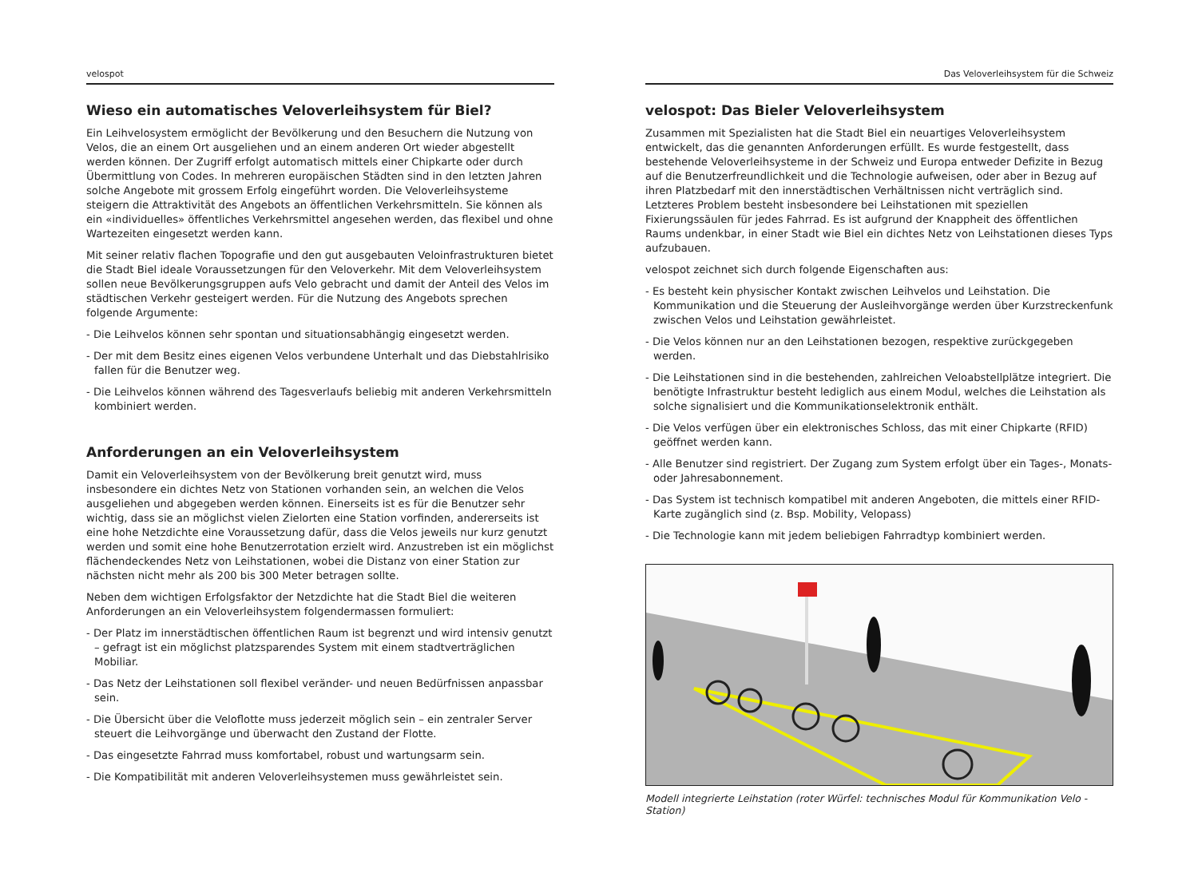velospot
Wieso ein automatisches Veloverleihsystem für Biel?
Ein Leihvelosystem ermöglicht der Bevölkerung und den Besuchern die Nutzung von Velos, die an einem Ort ausgeliehen und an einem anderen Ort wieder abgestellt werden können. Der Zugriff erfolgt automatisch mittels einer Chipkarte oder durch Übermittlung von Codes. In mehreren europäischen Städten sind in den letzten Jahren solche Angebote mit grossem Erfolg eingeführt worden. Die Veloverleihsysteme steigern die Attraktivität des Angebots an öffentlichen Verkehrsmitteln. Sie können als ein «individuelles» öffentliches Verkehrsmittel angesehen werden, das flexibel und ohne Wartezeiten eingesetzt werden kann.
Mit seiner relativ flachen Topografie und den gut ausgebauten Veloinfrastrukturen bietet die Stadt Biel ideale Voraussetzungen für den Veloverkehr. Mit dem Veloverleihsystem sollen neue Bevölkerungsgruppen aufs Velo gebracht und damit der Anteil des Velos im städtischen Verkehr gesteigert werden. Für die Nutzung des Angebots sprechen folgende Argumente:
- Die Leihvelos können sehr spontan und situationsabhängig eingesetzt werden.
- Der mit dem Besitz eines eigenen Velos verbundene Unterhalt und das Diebstahlrisiko fallen für die Benutzer weg.
- Die Leihvelos können während des Tagesverlaufs beliebig mit anderen Verkehrsmitteln kombiniert werden.
Anforderungen an ein Veloverleihsystem
Damit ein Veloverleihsystem von der Bevölkerung breit genutzt wird, muss insbesondere ein dichtes Netz von Stationen vorhanden sein, an welchen die Velos ausgeliehen und abgegeben werden können. Einerseits ist es für die Benutzer sehr wichtig, dass sie an möglichst vielen Zielorten eine Station vorfinden, andererseits ist eine hohe Netzdichte eine Voraussetzung dafür, dass die Velos jeweils nur kurz genutzt werden und somit eine hohe Benutzerrotation erzielt wird. Anzustreben ist ein möglichst flächendeckendes Netz von Leihstationen, wobei die Distanz von einer Station zur nächsten nicht mehr als 200 bis 300 Meter betragen sollte.
Neben dem wichtigen Erfolgsfaktor der Netzdichte hat die Stadt Biel die weiteren Anforderungen an ein Veloverleihsystem folgendermassen formuliert:
- Der Platz im innerstädtischen öffentlichen Raum ist begrenzt und wird intensiv genutzt – gefragt ist ein möglichst platzsparendes System mit einem stadtverträglichen Mobiliar.
- Das Netz der Leihstationen soll flexibel veränder- und neuen Bedürfnissen anpassbar sein.
- Die Übersicht über die Veloflotte muss jederzeit möglich sein – ein zentraler Server steuert die Leihvorgänge und überwacht den Zustand der Flotte.
- Das eingesetzte Fahrrad muss komfortabel, robust und wartungsarm sein.
- Die Kompatibilität mit anderen Veloverleihsystemen muss gewährleistet sein.
Das Veloverleihsystem für die Schweiz
velospot: Das Bieler Veloverleihsystem
Zusammen mit Spezialisten hat die Stadt Biel ein neuartiges Veloverleihsystem entwickelt, das die genannten Anforderungen erfüllt. Es wurde festgestellt, dass bestehende Veloverleihsysteme in der Schweiz und Europa entweder Defizite in Bezug auf die Benutzerfreundlichkeit und die Technologie aufweisen, oder aber in Bezug auf ihren Platzbedarf mit den innerstädtischen Verhältnissen nicht verträglich sind. Letzteres Problem besteht insbesondere bei Leihstationen mit speziellen Fixierungssäulen für jedes Fahrrad. Es ist aufgrund der Knappheit des öffentlichen Raums undenkbar, in einer Stadt wie Biel ein dichtes Netz von Leihstationen dieses Typs aufzubauen.
velospot zeichnet sich durch folgende Eigenschaften aus:
- Es besteht kein physischer Kontakt zwischen Leihvelos und Leihstation. Die Kommunikation und die Steuerung der Ausleihvorgänge werden über Kurzstreckenfunk zwischen Velos und Leihstation gewährleistet.
- Die Velos können nur an den Leihstationen bezogen, respektive zurückgegeben werden.
- Die Leihstationen sind in die bestehenden, zahlreichen Veloabstellplätze integriert. Die benötigte Infrastruktur besteht lediglich aus einem Modul, welches die Leihstation als solche signalisiert und die Kommunikationselektronik enthält.
- Die Velos verfügen über ein elektronisches Schloss, das mit einer Chipkarte (RFID) geöffnet werden kann.
- Alle Benutzer sind registriert. Der Zugang zum System erfolgt über ein Tages-, Monats- oder Jahresabonnement.
- Das System ist technisch kompatibel mit anderen Angeboten, die mittels einer RFID-Karte zugänglich sind (z. Bsp. Mobility, Velopass)
- Die Technologie kann mit jedem beliebigen Fahrradtyp kombiniert werden.
Modell integrierte Leihstation (roter Würfel: technisches Modul für Kommunikation Velo - Station)